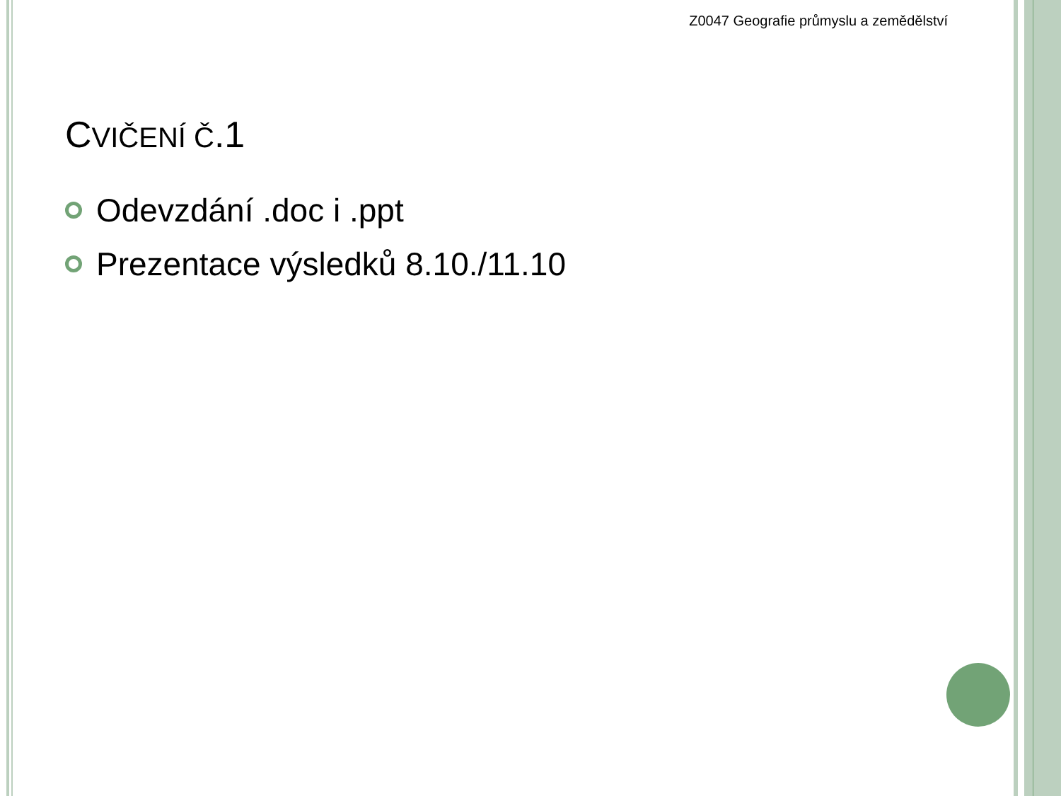Z0047 Geografie průmyslu a zemědělství
CVIČENÍ Č.1
Odevzdání .doc i .ppt
Prezentace výsledků 8.10./11.10